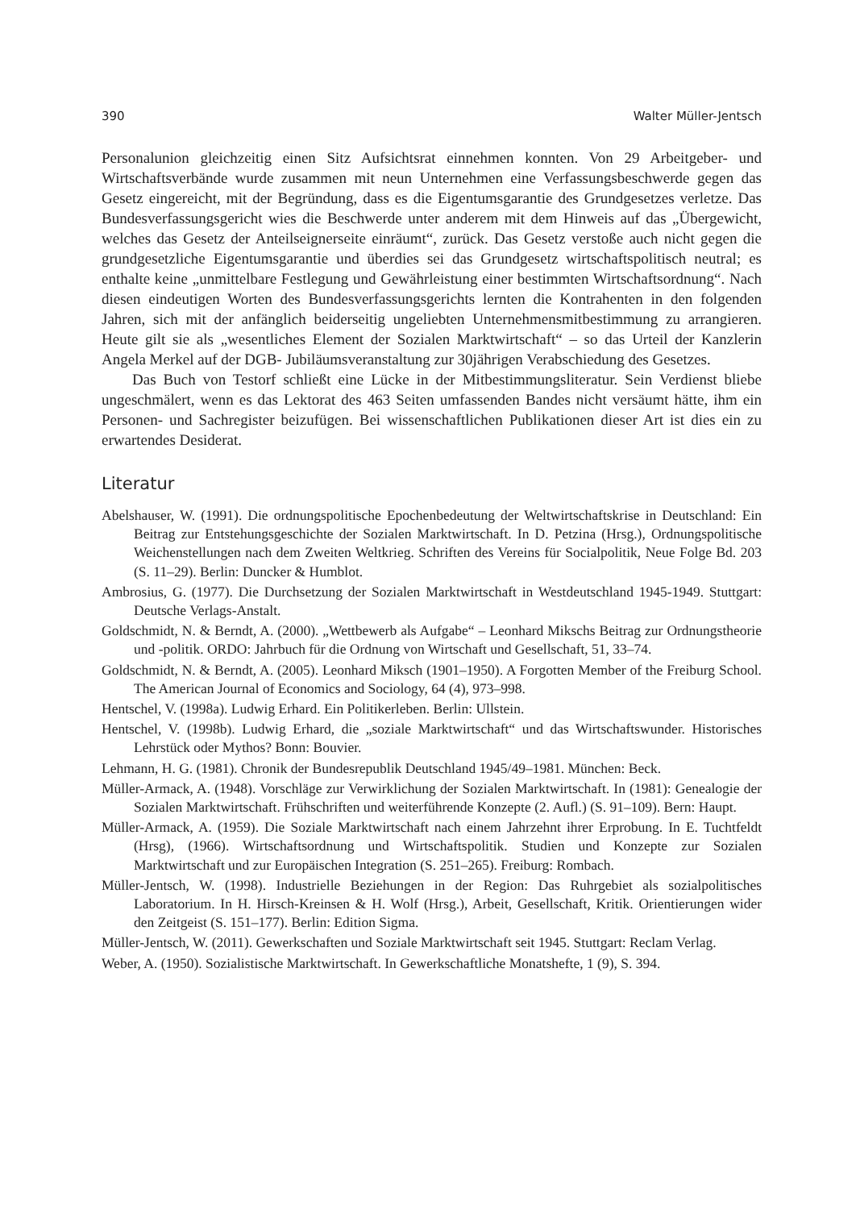390 Walter Müller-Jentsch
Personalunion gleichzeitig einen Sitz Aufsichtsrat einnehmen konnten. Von 29 Arbeitgeber- und Wirtschaftsverbände wurde zusammen mit neun Unternehmen eine Verfassungsbeschwerde gegen das Gesetz eingereicht, mit der Begründung, dass es die Eigentumsgarantie des Grundgesetzes verletze. Das Bundesverfassungsgericht wies die Beschwerde unter anderem mit dem Hinweis auf das „Übergewicht, welches das Gesetz der Anteilseignerseite einräumt“, zurück. Das Gesetz verstoße auch nicht gegen die grundgesetzliche Eigentumsgarantie und überdies sei das Grundgesetz wirtschaftspolitisch neutral; es enthalte keine „unmittelbare Festlegung und Gewährleistung einer bestimmten Wirtschaftsordnung“. Nach diesen eindeutigen Worten des Bundesverfassungsgerichts lernten die Kontrahenten in den folgenden Jahren, sich mit der anfänglich beiderseitig ungeliebten Unternehmensmitbestimmung zu arrangieren. Heute gilt sie als „wesentliches Element der Sozialen Marktwirtschaft“ – so das Urteil der Kanzlerin Angela Merkel auf der DGB- Jubiläumsveranstaltung zur 30jährigen Verabschiedung des Gesetzes.
Das Buch von Testorf schließt eine Lücke in der Mitbestimmungsliteratur. Sein Verdienst bliebe ungeschmälert, wenn es das Lektorat des 463 Seiten umfassenden Bandes nicht versäumt hätte, ihm ein Personen- und Sachregister beizufügen. Bei wissenschaftlichen Publikationen dieser Art ist dies ein zu erwartendes Desiderat.
Literatur
Abelshauser, W. (1991). Die ordnungspolitische Epochenbedeutung der Weltwirtschaftskrise in Deutschland: Ein Beitrag zur Entstehungsgeschichte der Sozialen Marktwirtschaft. In D. Petzina (Hrsg.), Ordnungspolitische Weichenstellungen nach dem Zweiten Weltkrieg. Schriften des Vereins für Socialpolitik, Neue Folge Bd. 203 (S. 11–29). Berlin: Duncker & Humblot.
Ambrosius, G. (1977). Die Durchsetzung der Sozialen Marktwirtschaft in Westdeutschland 1945-1949. Stuttgart: Deutsche Verlags-Anstalt.
Goldschmidt, N. & Berndt, A. (2000). „Wettbewerb als Aufgabe“ – Leonhard Mikschs Beitrag zur Ordnungstheorie und -politik. ORDO: Jahrbuch für die Ordnung von Wirtschaft und Gesellschaft, 51, 33–74.
Goldschmidt, N. & Berndt, A. (2005). Leonhard Miksch (1901–1950). A Forgotten Member of the Freiburg School. The American Journal of Economics and Sociology, 64 (4), 973–998.
Hentschel, V. (1998a). Ludwig Erhard. Ein Politikerleben. Berlin: Ullstein.
Hentschel, V. (1998b). Ludwig Erhard, die „soziale Marktwirtschaft“ und das Wirtschaftswunder. Historisches Lehrstück oder Mythos? Bonn: Bouvier.
Lehmann, H. G. (1981). Chronik der Bundesrepublik Deutschland 1945/49–1981. München: Beck.
Müller-Armack, A. (1948). Vorschläge zur Verwirklichung der Sozialen Marktwirtschaft. In (1981): Genealogie der Sozialen Marktwirtschaft. Frühschriften und weiterführende Konzepte (2. Aufl.) (S. 91–109). Bern: Haupt.
Müller-Armack, A. (1959). Die Soziale Marktwirtschaft nach einem Jahrzehnt ihrer Erprobung. In E. Tuchtfeldt (Hrsg), (1966). Wirtschaftsordnung und Wirtschaftspolitik. Studien und Konzepte zur Sozialen Marktwirtschaft und zur Europäischen Integration (S. 251–265). Freiburg: Rombach.
Müller-Jentsch, W. (1998). Industrielle Beziehungen in der Region: Das Ruhrgebiet als sozialpolitisches Laboratorium. In H. Hirsch-Kreinsen & H. Wolf (Hrsg.), Arbeit, Gesellschaft, Kritik. Orientierungen wider den Zeitgeist (S. 151–177). Berlin: Edition Sigma.
Müller-Jentsch, W. (2011). Gewerkschaften und Soziale Marktwirtschaft seit 1945. Stuttgart: Reclam Verlag.
Weber, A. (1950). Sozialistische Marktwirtschaft. In Gewerkschaftliche Monatshefte, 1 (9), S. 394.